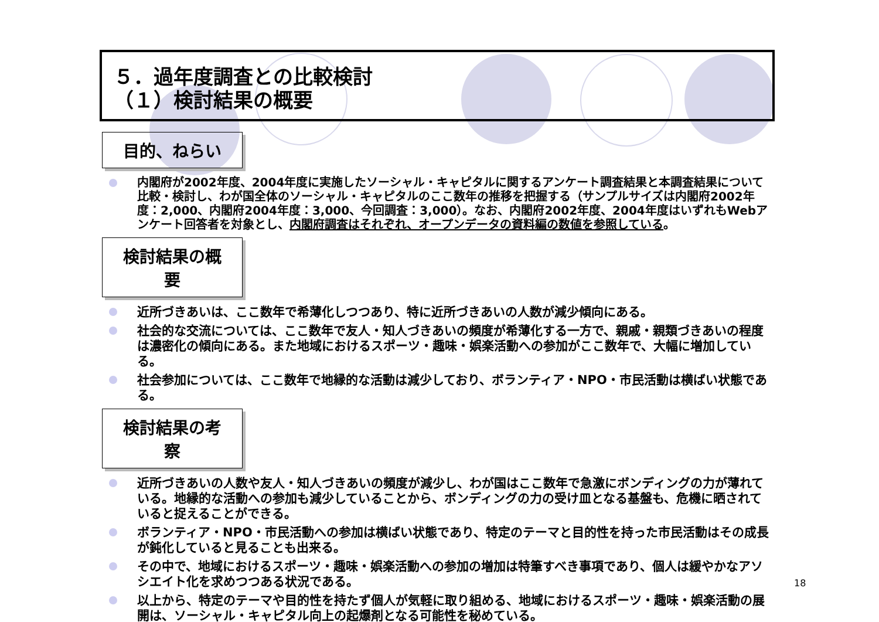５．過年度調査との比較検討
（１）検討結果の概要
目的、ねらい
内閣府が2002年度、2004年度に実施したソーシャル・キャピタルに関するアンケート調査結果と本調査結果について比較・検討し、わが国全体のソーシャル・キャピタルのここ数年の推移を把握する（サンプルサイズは内閣府2002年度：2,000、内閣府2004年度：3,000、今回調査：3,000）。なお、内閣府2002年度、2004年度はいずれもWebアンケート回答者を対象とし、内閣府調査はそれぞれ、オープンデータの資料編の数値を参照している。
検討結果の概要
近所づきあいは、ここ数年で希薄化しつつあり、特に近所づきあいの人数が減少傾向にある。
社会的な交流については、ここ数年で友人・知人づきあいの頻度が希薄化する一方で、親戚・親類づきあいの程度は濃密化の傾向にある。また地域におけるスポーツ・趣味・娯楽活動への参加がここ数年で、大幅に増加している。
社会参加については、ここ数年で地縁的な活動は減少しており、ボランティア・NPO・市民活動は横ばい状態である。
検討結果の考察
近所づきあいの人数や友人・知人づきあいの頻度が減少し、わが国はここ数年で急激にボンディングの力が薄れている。地縁的な活動への参加も減少していることから、ボンディングの力の受け皿となる基盤も、危機に晒されていると捉えることができる。
ボランティア・NPO・市民活動への参加は横ばい状態であり、特定のテーマと目的性を持った市民活動はその成長が鈍化していると見ることも出来る。
その中で、地域におけるスポーツ・趣味・娯楽活動への参加の増加は特筆すべき事項であり、個人は緩やかなアソシエイト化を求めつつある状況である。
以上から、特定のテーマや目的性を持たず個人が気軽に取り組める、地域におけるスポーツ・趣味・娯楽活動の展開は、ソーシャル・キャピタル向上の起爆剤となる可能性を秘めている。
18